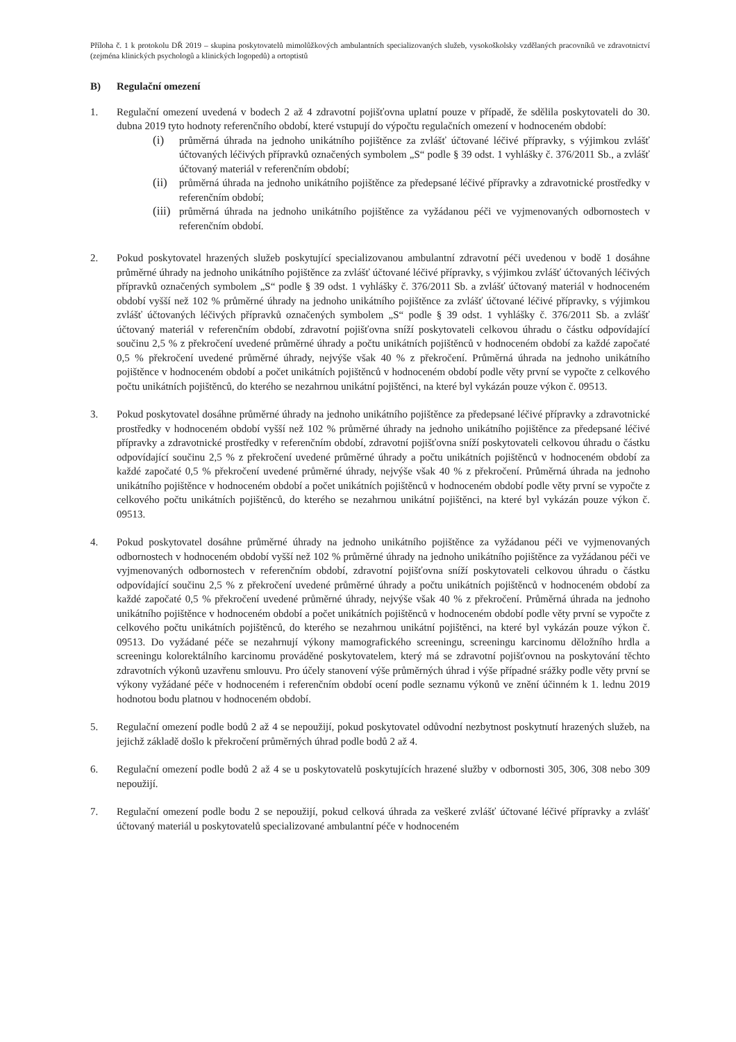Příloha č. 1 k protokolu DŘ 2019 – skupina poskytovatelů mimolůžkových ambulantních specializovaných služeb, vysokoškolsky vzdělaných pracovníků ve zdravotnictví (zejména klinických psychologů a klinických logopedů) a ortoptistů
B) Regulační omezení
1. Regulační omezení uvedená v bodech 2 až 4 zdravotní pojišťovna uplatní pouze v případě, že sdělila poskytovateli do 30. dubna 2019 tyto hodnoty referenčního období, které vstupují do výpočtu regulačních omezení v hodnoceném období:
(i) průměrná úhrada na jednoho unikátního pojištěnce za zvlášť účtované léčivé přípravky, s výjimkou zvlášť účtovaných léčivých přípravků označených symbolem „S“ podle § 39 odst. 1 vyhlášky č. 376/2011 Sb., a zvlášť účtovaný materiál v referenčním období;
(ii)
průměrná úhrada na jednoho unikátního pojištěnce za předepsané léčivé přípravky a zdravotnické prostředky v referenčním období;
(iii)
průměrná úhrada na jednoho unikátního pojištěnce za vyžádanou péči ve vyjmenovaných odbornostech v referenčním období.
2. Pokud poskytovatel hrazených služeb poskytující specializovanou ambulantní zdravotní péči uvedenou v bodě 1 dosáhne průměrné úhrady na jednoho unikátního pojištěnce za zvlášť účtované léčivé přípravky, s výjimkou zvlášť účtovaných léčivých přípravků označených symbolem „S“ podle § 39 odst. 1 vyhlášky č. 376/2011 Sb. a zvlášť účtovaný materiál v hodnoceném období vyšší než 102 % průměrné úhrady na jednoho unikátního pojištěnce za zvlášť účtované léčivé přípravky, s výjimkou zvlášť účtovaných léčivých přípravků označených symbolem „S“ podle § 39 odst. 1 vyhlášky č. 376/2011 Sb. a zvlášť účtovaný materiál v referenčním období, zdravotní pojišťovna sníží poskytovateli celkovou úhradu o částku odpovídající součinu 2,5 % z překročení uvedené průměrné úhrady a počtu unikátních pojištěnců v hodnoceném období za každé započaté 0,5 % překročení uvedené průměrné úhrady, nejvýše však 40 % z překročení. Průměrná úhrada na jednoho unikátního pojištěnce v hodnoceném období a počet unikátních pojištěnců v hodnoceném období podle věty první se vypočte z celkového počtu unikátních pojištěnců, do kterého se nezahrnou unikátní pojištěnci, na které byl vykázán pouze výkon č. 09513.
3. Pokud poskytovatel dosáhne průměrné úhrady na jednoho unikátního pojištěnce za předepsané léčivé přípravky a zdravotnické prostředky v hodnoceném období vyšší než 102 % průměrné úhrady na jednoho unikátního pojištěnce za předepsané léčivé přípravky a zdravotnické prostředky v referenčním období, zdravotní pojišťovna sníží poskytovateli celkovou úhradu o částku odpovídající součinu 2,5 % z překročení uvedené průměrné úhrady a počtu unikátních pojištěnců v hodnoceném období za každé započaté 0,5 % překročení uvedené průměrné úhrady, nejvýše však 40 % z překročení. Průměrná úhrada na jednoho unikátního pojištěnce v hodnoceném období a počet unikátních pojištěnců v hodnoceném období podle věty první se vypočte z celkového počtu unikátních pojištěnců, do kterého se nezahrnou unikátní pojištěnci, na které byl vykázán pouze výkon č. 09513.
4. Pokud poskytovatel dosáhne průměrné úhrady na jednoho unikátního pojištěnce za vyžádanou péči ve vyjmenovaných odbornostech v hodnoceném období vyšší než 102 % průměrné úhrady na jednoho unikátního pojištěnce za vyžádanou péči ve vyjmenovaných odbornostech v referenčním období, zdravotní pojišťovna sníží poskytovateli celkovou úhradu o částku odpovídající součinu 2,5 % z překročení uvedené průměrné úhrady a počtu unikátních pojištěnců v hodnoceném období za každé započaté 0,5 % překročení uvedené průměrné úhrady, nejvýše však 40 % z překročení. Průměrná úhrada na jednoho unikátního pojištěnce v hodnoceném období a počet unikátních pojištěnců v hodnoceném období podle věty první se vypočte z celkového počtu unikátních pojištěnců, do kterého se nezahrnou unikátní pojištěnci, na které byl vykázán pouze výkon č. 09513. Do vyžádané péče se nezahrnují výkony mamografického screeningu, screeningu karcinomu děložního hrdla a screeningu kolorektálního karcinomu prováděné poskytovatelem, který má se zdravotní pojišťovnou na poskytování těchto zdravotních výkonů uzavřenu smlouvu. Pro účely stanovení výše průměrných úhrad i výše případné srážky podle věty první se výkony vyžádané péče v hodnoceném i referenčním období ocení podle seznamu výkonů ve znění účinném k 1. lednu 2019 hodnotou bodu platnou v hodnoceném období.
5. Regulační omezení podle bodů 2 až 4 se nepoužijí, pokud poskytovatel odůvodní nezbytnost poskytnutí hrazených služeb, na jejichž základě došlo k překročení průměrných úhrad podle bodů 2 až 4.
6. Regulační omezení podle bodů 2 až 4 se u poskytovatelů poskytujících hrazené služby v odbornosti 305, 306, 308 nebo 309 nepoužijí.
7. Regulační omezení podle bodu 2 se nepoužijí, pokud celková úhrada za veškeré zvlášť účtované léčivé přípravky a zvlášť účtovaný materiál u poskytovatelů specializované ambulantní péče v hodnoceném